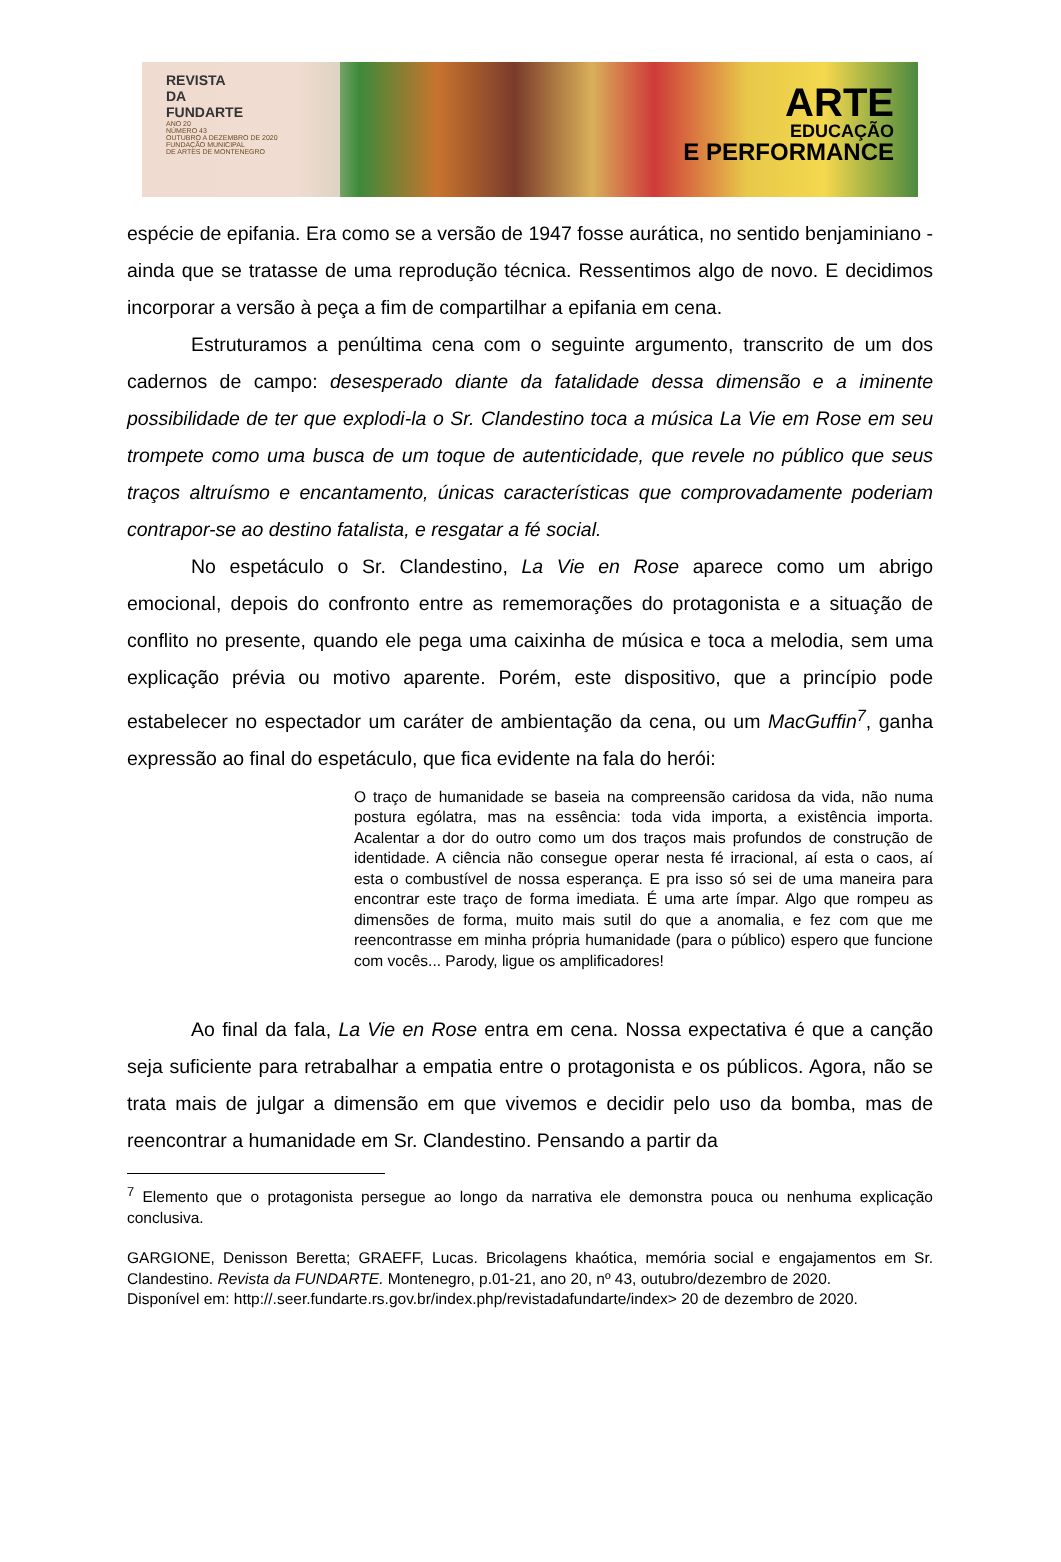REVISTA
DA
FUNDARTE
ANO 20
NÚMERO 43
OUTUBRO A DEZEMBRO DE 2020
FUNDAÇÃO MUNICIPAL
DE ARTES DE MONTENEGRO
ARTE
EDUCAÇÃO
E PERFORMANCE
espécie de epifania. Era como se a versão de 1947 fosse aurática, no sentido benjaminiano - ainda que se tratasse de uma reprodução técnica. Ressentimos algo de novo. E decidimos incorporar a versão à peça a fim de compartilhar a epifania em cena.
Estruturamos a penúltima cena com o seguinte argumento, transcrito de um dos cadernos de campo: desesperado diante da fatalidade dessa dimensão e a iminente possibilidade de ter que explodi-la o Sr. Clandestino toca a música La Vie em Rose em seu trompete como uma busca de um toque de autenticidade, que revele no público que seus traços altruísmo e encantamento, únicas características que comprovadamente poderiam contrapor-se ao destino fatalista, e resgatar a fé social.
No espetáculo o Sr. Clandestino, La Vie en Rose aparece como um abrigo emocional, depois do confronto entre as rememorações do protagonista e a situação de conflito no presente, quando ele pega uma caixinha de música e toca a melodia, sem uma explicação prévia ou motivo aparente. Porém, este dispositivo, que a princípio pode estabelecer no espectador um caráter de ambientação da cena, ou um MacGuffin<sup>7</sup>, ganha expressão ao final do espetáculo, que fica evidente na fala do herói:
O traço de humanidade se baseia na compreensão caridosa da vida, não numa postura ególatra, mas na essência: toda vida importa, a existência importa. Acalentar a dor do outro como um dos traços mais profundos de construção de identidade. A ciência não consegue operar nesta fé irracional, aí esta o caos, aí esta o combustível de nossa esperança. E pra isso só sei de uma maneira para encontrar este traço de forma imediata. É uma arte ímpar. Algo que rompeu as dimensões de forma, muito mais sutil do que a anomalia, e fez com que me reencontrasse em minha própria humanidade (para o público) espero que funcione com vocês... Parody, ligue os amplificadores!
Ao final da fala, La Vie en Rose entra em cena. Nossa expectativa é que a canção seja suficiente para retrabalhar a empatia entre o protagonista e os públicos. Agora, não se trata mais de julgar a dimensão em que vivemos e decidir pelo uso da bomba, mas de reencontrar a humanidade em Sr. Clandestino. Pensando a partir da
<sup>7</sup> Elemento que o protagonista persegue ao longo da narrativa ele demonstra pouca ou nenhuma explicação conclusiva.
GARGIONE, Denisson Beretta; GRAEFF, Lucas. Bricolagens khaótica, memória social e engajamentos em Sr. Clandestino. Revista da FUNDARTE. Montenegro, p.01-21, ano 20, nº 43, outubro/dezembro de 2020.
Disponível em: http://.seer.fundarte.rs.gov.br/index.php/revistadafundarte/index> 20 de dezembro de 2020.